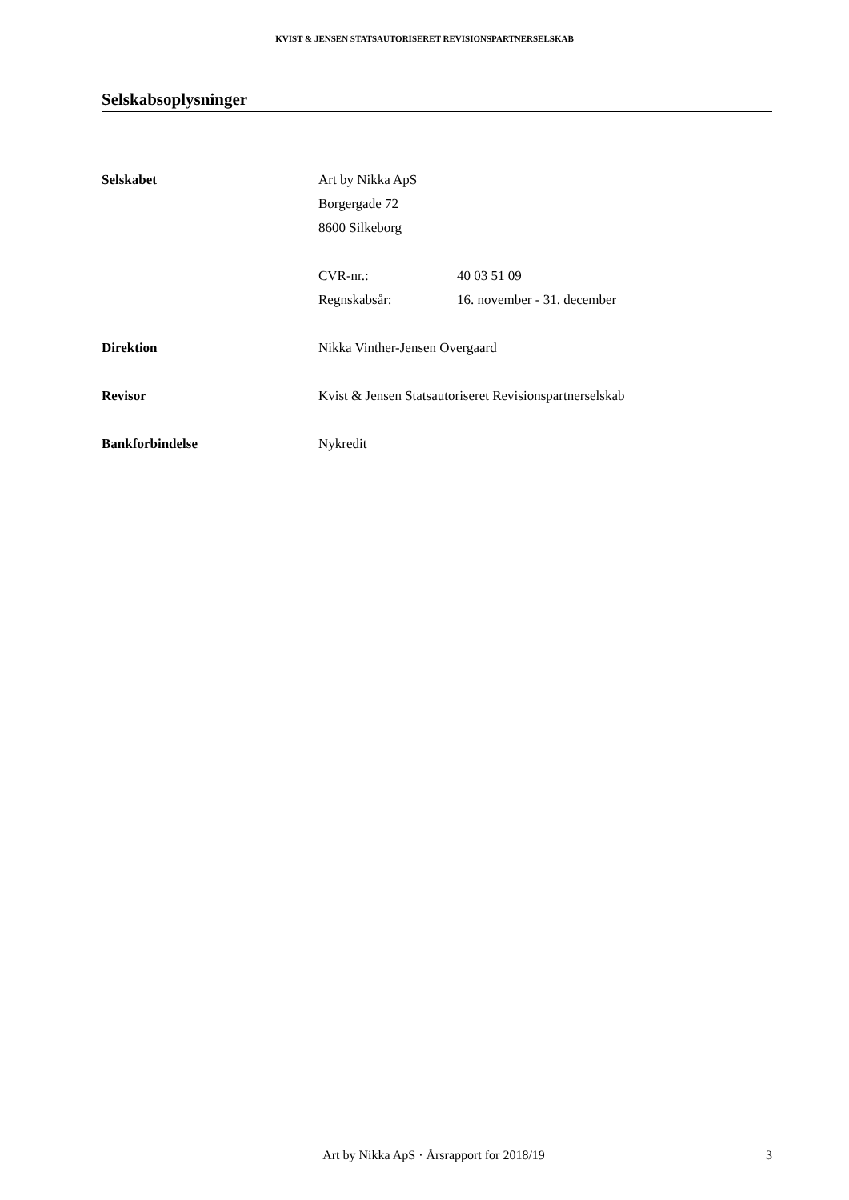KVIST & JENSEN STATSAUTORISERET REVISIONSPARTNERSELSKAB
Selskabsoplysninger
Selskabet Art by Nikka ApS
Borgergade 72
8600 Silkeborg
CVR-nr.: 40 03 51 09
Regnskabsår: 16. november - 31. december
Direktion Nikka Vinther-Jensen Overgaard
Revisor Kvist & Jensen Statsautoriseret Revisionspartnerselskab
Bankforbindelse Nykredit
Art by Nikka ApS · Årsrapport for 2018/19
3